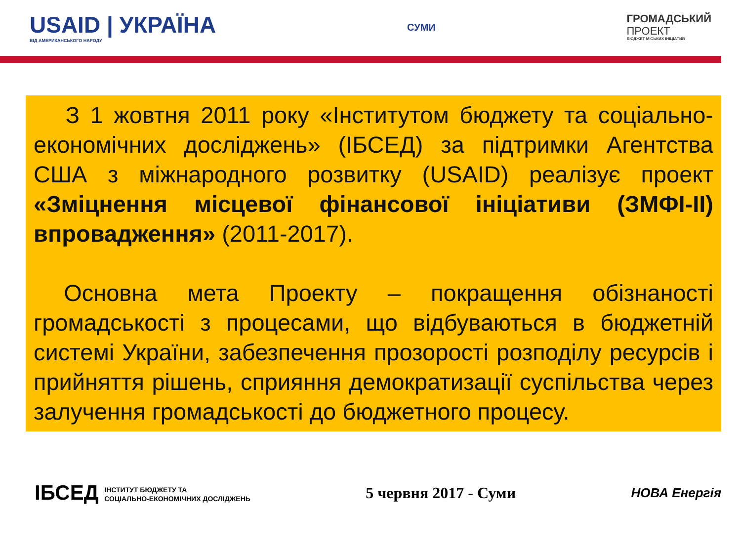USAID | УКРАЇНА
ВІД АМЕРИКАНСЬКОГО НАРОДУ
СУМИ
ГРОМАДСЬКИЙ
ПРОЕКТ
БЮДЖЕТ МІСЬКИХ ІНІЦІАТИВ
З 1 жовтня 2011 року «Інститутом бюджету та соціально-економічних досліджень» (ІБСЕД) за підтримки Агентства США з міжнародного розвитку (USAID) реалізує проект «Зміцнення місцевої фінансової ініціативи (ЗМФІ-ІІ) впровадження» (2011-2017).
Основна мета Проекту – покращення обізнаності громадськості з процесами, що відбуваються в бюджетній системі України, забезпечення прозорості розподілу ресурсів і прийняття рішень, сприяння демократизації суспільства через залучення громадськості до бюджетного процесу.
ІБСЕД ІНСТИТУТ БЮДЖЕТУ ТА
СОЦІАЛЬНО-ЕКОНОМІЧНИХ ДОСЛІДЖЕНЬ
5 червня 2017 - Суми
НОВА Енергія